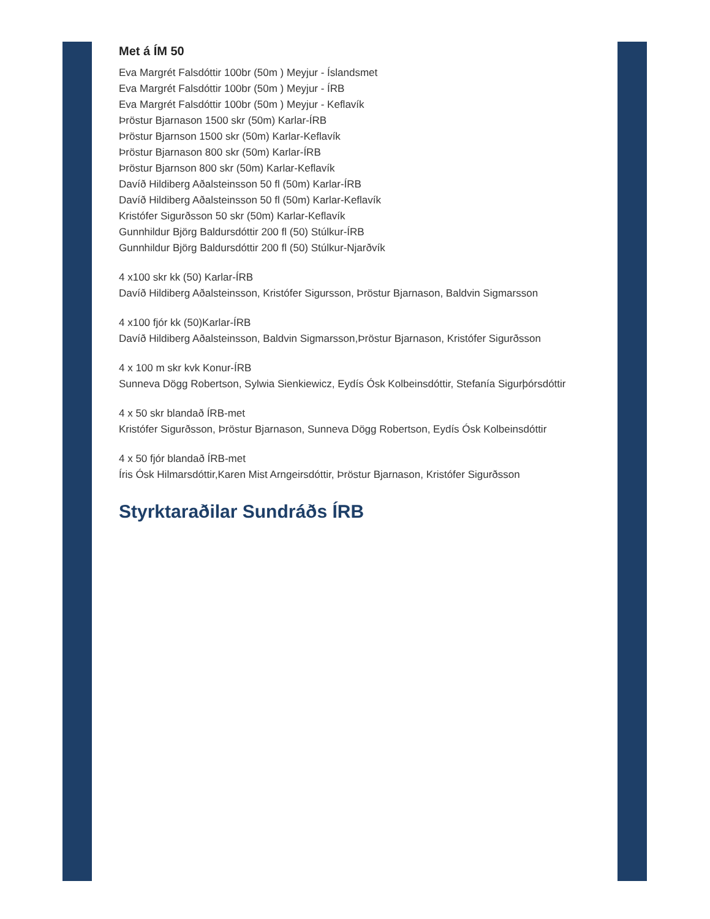Met á ÍM 50
Eva Margrét Falsdóttir 100br (50m ) Meyjur - Íslandsmet
Eva Margrét Falsdóttir 100br (50m ) Meyjur - ÍRB
Eva Margrét Falsdóttir 100br (50m ) Meyjur - Keflavík
Þröstur Bjarnason 1500 skr (50m) Karlar-ÍRB
Þröstur Bjarnson 1500 skr (50m) Karlar-Keflavík
Þröstur Bjarnason 800 skr (50m) Karlar-ÍRB
Þröstur Bjarnson 800 skr (50m) Karlar-Keflavík
Davíð Hildiberg Aðalsteinsson 50 fl (50m) Karlar-ÍRB
Davíð Hildiberg Aðalsteinsson 50 fl (50m) Karlar-Keflavík
Kristófer Sigurðsson 50 skr (50m) Karlar-Keflavík
Gunnhildur Björg Baldursdóttir 200 fl (50) Stúlkur-ÍRB
Gunnhildur Björg Baldursdóttir 200 fl (50) Stúlkur-Njarðvík
4 x100 skr kk (50) Karlar-ÍRB
Davíð Hildiberg Aðalsteinsson, Kristófer Sigursson, Þröstur Bjarnason, Baldvin Sigmarsson
4 x100 fjór kk (50)Karlar-ÍRB
Davíð Hildiberg Aðalsteinsson, Baldvin Sigmarsson,Þröstur Bjarnason, Kristófer Sigurðsson
4 x 100 m skr kvk Konur-ÍRB
Sunneva Dögg Robertson, Sylwia Sienkiewicz, Eydís Ósk Kolbeinsdóttir, Stefanía Sigurþórsdóttir
4 x 50 skr blandað ÍRB-met
Kristófer Sigurðsson, Þröstur Bjarnason, Sunneva Dögg Robertson, Eydís Ósk Kolbeinsdóttir
4 x 50 fjór blandað ÍRB-met
Íris Ósk Hilmarsdóttir,Karen Mist Arngeirsdóttir, Þröstur Bjarnason, Kristófer Sigurðsson
Styrktaraðilar Sundráðs ÍRB